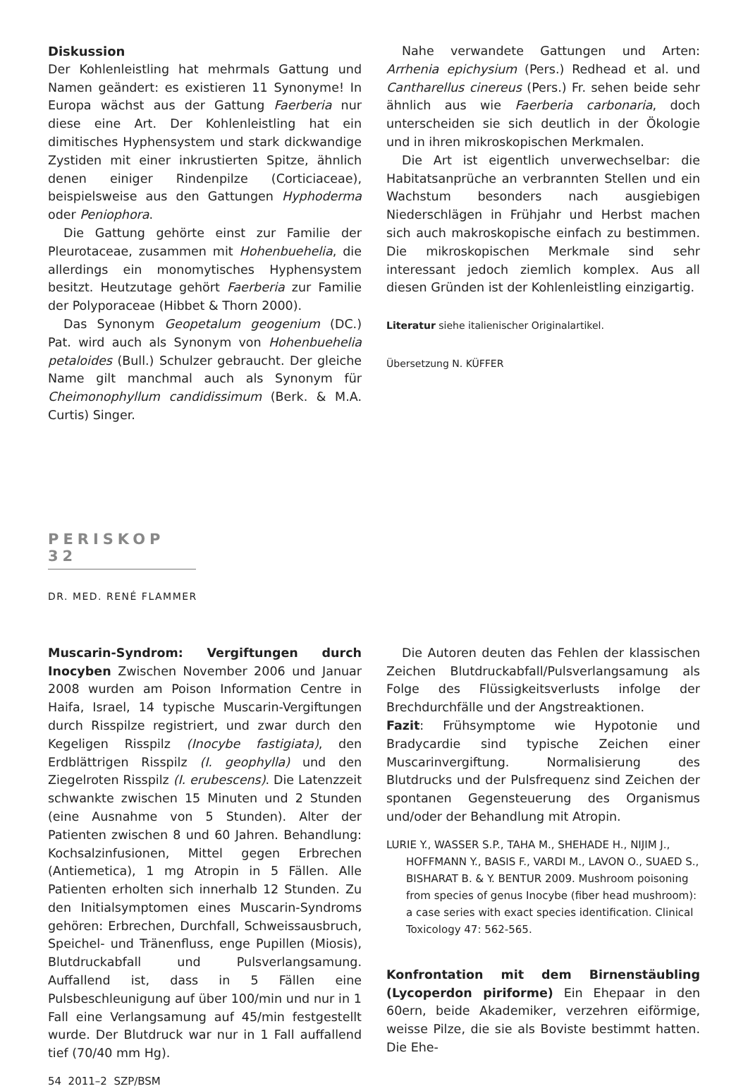Diskussion
Der Kohlenleistling hat mehrmals Gattung und Namen geändert: es existieren 11 Synonyme! In Europa wächst aus der Gattung Faerberia nur diese eine Art. Der Kohlenleistling hat ein dimitisches Hyphensystem und stark dickwandige Zystiden mit einer inkrustierten Spitze, ähnlich denen einiger Rindenpilze (Corticiaceae), beispielsweise aus den Gattungen Hyphoderma oder Peniophora.
Die Gattung gehörte einst zur Familie der Pleurotaceae, zusammen mit Hohenbuehelia, die allerdings ein monomytisches Hyphensystem besitzt. Heutzutage gehört Faerberia zur Familie der Polyporaceae (Hibbet & Thorn 2000).
Das Synonym Geopetalum geogenium (DC.) Pat. wird auch als Synonym von Hohenbuehelia petaloides (Bull.) Schulzer gebraucht. Der gleiche Name gilt manchmal auch als Synonym für Cheimonophyllum candidissimum (Berk. & M.A. Curtis) Singer.
Nahe verwandete Gattungen und Arten: Arrhenia epichysium (Pers.) Redhead et al. und Cantharellus cinereus (Pers.) Fr. sehen beide sehr ähnlich aus wie Faerberia carbonaria, doch unterscheiden sie sich deutlich in der Ökologie und in ihren mikroskopischen Merkmalen.
Die Art ist eigentlich unverwechselbar: die Habitatsanprüche an verbrannten Stellen und ein Wachstum besonders nach ausgiebigen Niederschlägen in Frühjahr und Herbst machen sich auch makroskopische einfach zu bestimmen. Die mikroskopischen Merkmale sind sehr interessant jedoch ziemlich komplex. Aus all diesen Gründen ist der Kohlenleistling einzigartig.
Literatur siehe italienischer Originalartikel.
Übersetzung N. KÜFFER
PERISKOP 32
DR. MED. RENÉ FLAMMER
Muscarin-Syndrom: Vergiftungen durch Inocyben Zwischen November 2006 und Januar 2008 wurden am Poison Information Centre in Haifa, Israel, 14 typische Muscarin-Vergiftungen durch Risspilze registriert, und zwar durch den Kegeligen Risspilz (Inocybe fastigiata), den Erdblättrigen Risspilz (I. geophylla) und den Ziegelroten Risspilz (I. erubescens). Die Latenzzeit schwankte zwischen 15 Minuten und 2 Stunden (eine Ausnahme von 5 Stunden). Alter der Patienten zwischen 8 und 60 Jahren. Behandlung: Kochsalzinfusionen, Mittel gegen Erbrechen (Antiemetica), 1 mg Atropin in 5 Fällen. Alle Patienten erholten sich innerhalb 12 Stunden. Zu den Initialsymptomen eines Muscarin-Syndroms gehören: Erbrechen, Durchfall, Schweissausbruch, Speichel- und Tränenfluss, enge Pupillen (Miosis), Blutdruckabfall und Pulsverlangsamung. Auffallend ist, dass in 5 Fällen eine Pulsbeschleunigung auf über 100/min und nur in 1 Fall eine Verlangsamung auf 45/min festgestellt wurde. Der Blutdruck war nur in 1 Fall auffallend tief (70/40 mm Hg).
54 2011–2 SZP/BSM
Die Autoren deuten das Fehlen der klassischen Zeichen Blutdruckabfall/Pulsverlangsamung als Folge des Flüssigkeitsverlusts infolge der Brechdurchfälle und der Angstreaktionen.
Fazit: Frühsymptome wie Hypotonie und Bradycardie sind typische Zeichen einer Muscarinvergiftung. Normalisierung des Blutdrucks und der Pulsfrequenz sind Zeichen der spontanen Gegensteuerung des Organismus und/oder der Behandlung mit Atropin.
LURIE Y., WASSER S.P., TAHA M., SHEHADE H., NIJIM J., HOFFMANN Y., BASIS F., VARDI M., LAVON O., SUAED S., BISHARAT B. & Y. BENTUR 2009. Mushroom poisoning from species of genus Inocybe (fiber head mushroom): a case series with exact species identification. Clinical Toxicology 47: 562-565.
Konfrontation mit dem Birnenstäubling (Lycoperdon piriforme) Ein Ehepaar in den 60ern, beide Akademiker, verzehren eiförmige, weisse Pilze, die sie als Boviste bestimmt hatten. Die Ehe-